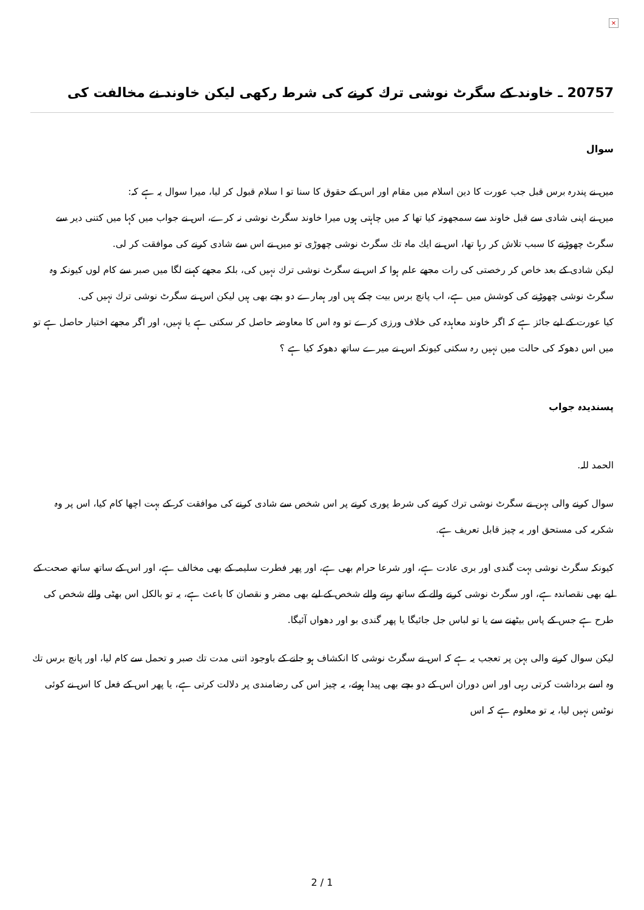×
20757 ـ خاوند كے سگرٹ نوشى ترك كرنے كى شرط ركھى ليكن خاوند نے مخالفت كى
سوال
ميں نے پندرہ برس قبل جب عورت كا دين اسلام ميں مقام اور اس كے حقوق كا سنا تو ا سلام قبول كر ليا، ميرا سوال يہ ہے كہ:
ميں نے اپنى شادى سے قبل خاوند سے سمجھوتہ كيا تھا كہ ميں چاہتى ہوں ميرا خاوند سگرٹ نوشى نہ كرے، اس نے جواب ميں كہا ميں كتنى دير سے سگرٹ چھوڑنے كا سبب تلاش كر رہا تھا، اس نے ايك ماہ تك سگرٹ نوشى چھوڑى تو ميں نے اس سے شادى كرنے كى موافقت كر لى.
ليكن شادى كے بعد خاص كر رخصتى كى رات مجھے علم ہوا كہ اس نے سگرٹ نوشى ترك نہيں كى، بلكہ مجھے كہنے لگا ميں صبر سے كام لوں كيونكہ وہ سگرٹ نوشى چھوڑنے كى كوشش ميں ہے، اب پانچ برس بيت چكے ہيں اور ہمارے دو بچے بھى ہيں ليكن اس نے سگرٹ نوشى ترك نہيں كى.
كيا عورت كے ليے جائز ہے كہ اگر خاوند معاہدہ كى خلاف ورزى كرے تو وہ اس كا معاوضہ حاصل كر سكتى ہے يا نہيں، اور اگر مجھے اختيار حاصل ہے تو ميں اس دھوكہ كى حالت ميں نہيں رہ سكتى كيونكہ اس نے ميرے ساتھ دھوكہ كيا ہے ؟
پسندیدہ جواب
الحمد للہ.
سوال كرنے والى بہن نے سگرٹ نوشى ترك كرنے كى شرط پورى كرنے پر اس شخص سے شادى كرنے كى موافقت كر كے بہت اچھا كام كيا، اس پر وہ شكريہ كى مستحق اور يہ چيز قابل تعريف ہے.
كيونكہ سگرٹ نوشى بہت گندى اور برى عادت ہے، اور شرعا حرام بھى ہے، اور پھر فطرت سليمہ كے بھى مخالف ہے، اور اس كے ساتھ ساتھ صحت كے ليے بھى نقصاندہ ہے، اور سگرٹ نوشى كرنے والے كے ساتھ رہنے والے شخص كے ليے بھى مضر و نقصان كا باعث ہے، يہ تو بالكل اس بھٹى والے شخص كى طرح ہے جس كے پاس بيٹھنے سے يا تو لباس جل جائيگا يا پھر گندى بو اور دھواں آئيگا.
ليكن سوال كرنے والى بہن پر تعجب يہ ہے كہ اس نے سگرٹ نوشى كا انكشاف ہو جانے كے باوجود اتنى مدت تك صبر و تحمل سے كام ليا، اور پانچ برس تك وہ اسے برداشت كرتى رہى اور اس دوران اس كے دو بچے بھى پيدا ہوئے، يہ چيز اس كى رضامندى پر دلالت كرتى ہے، يا پھر اس كے فعل كا اس نے كوئى نوٹس نہيں ليا، يہ تو معلوم ہے كہ اس
2 / 1